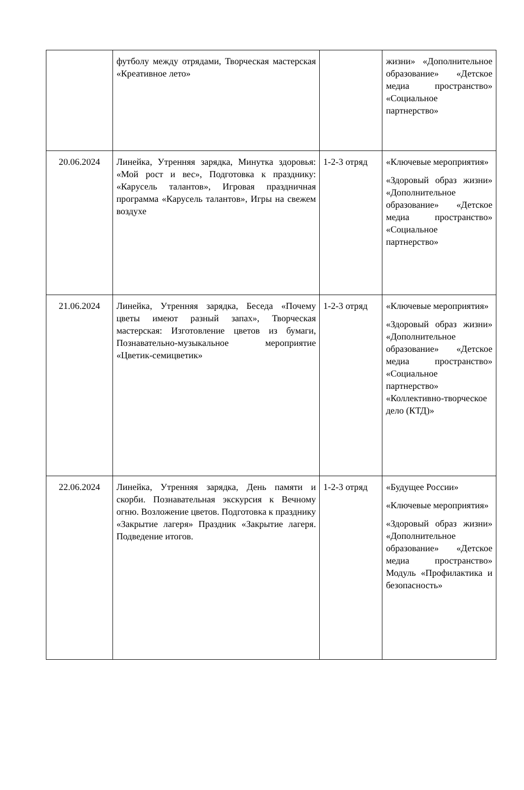| | футболу между отрядами, Творческая мастерская «Креативное лето» | | жизни» «Дополнительное образование» «Детское медиа пространство» «Социальное партнерство» |
| 20.06.2024 | Линейка, Утренняя зарядка, Минутка здоровья: «Мой рост и вес», Подготовка к празднику: «Карусель талантов», Игровая праздничная программа «Карусель талантов», Игры на свежем воздухе | 1-2-3 отряд | «Ключевые мероприятия» «Здоровый образ жизни» «Дополнительное образование» «Детское медиа пространство» «Социальное партнерство» |
| 21.06.2024 | Линейка, Утренняя зарядка, Беседа «Почему цветы имеют разный запах», Творческая мастерская: Изготовление цветов из бумаги, Познавательно-музыкальное мероприятие «Цветик-семицветик» | 1-2-3 отряд | «Ключевые мероприятия» «Здоровый образ жизни» «Дополнительное образование» «Детское медиа пространство» «Социальное партнерство» «Коллективно-творческое дело (КТД)» |
| 22.06.2024 | Линейка, Утренняя зарядка, День памяти и скорби. Познавательная экскурсия к Вечному огню. Возложение цветов. Подготовка к празднику «Закрытие лагеря» Праздник «Закрытие лагеря. Подведение итогов. | 1-2-3 отряд | «Будущее России» «Ключевые мероприятия» «Здоровый образ жизни» «Дополнительное образование» «Детское медиа пространство» Модуль «Профилактика и безопасность» |